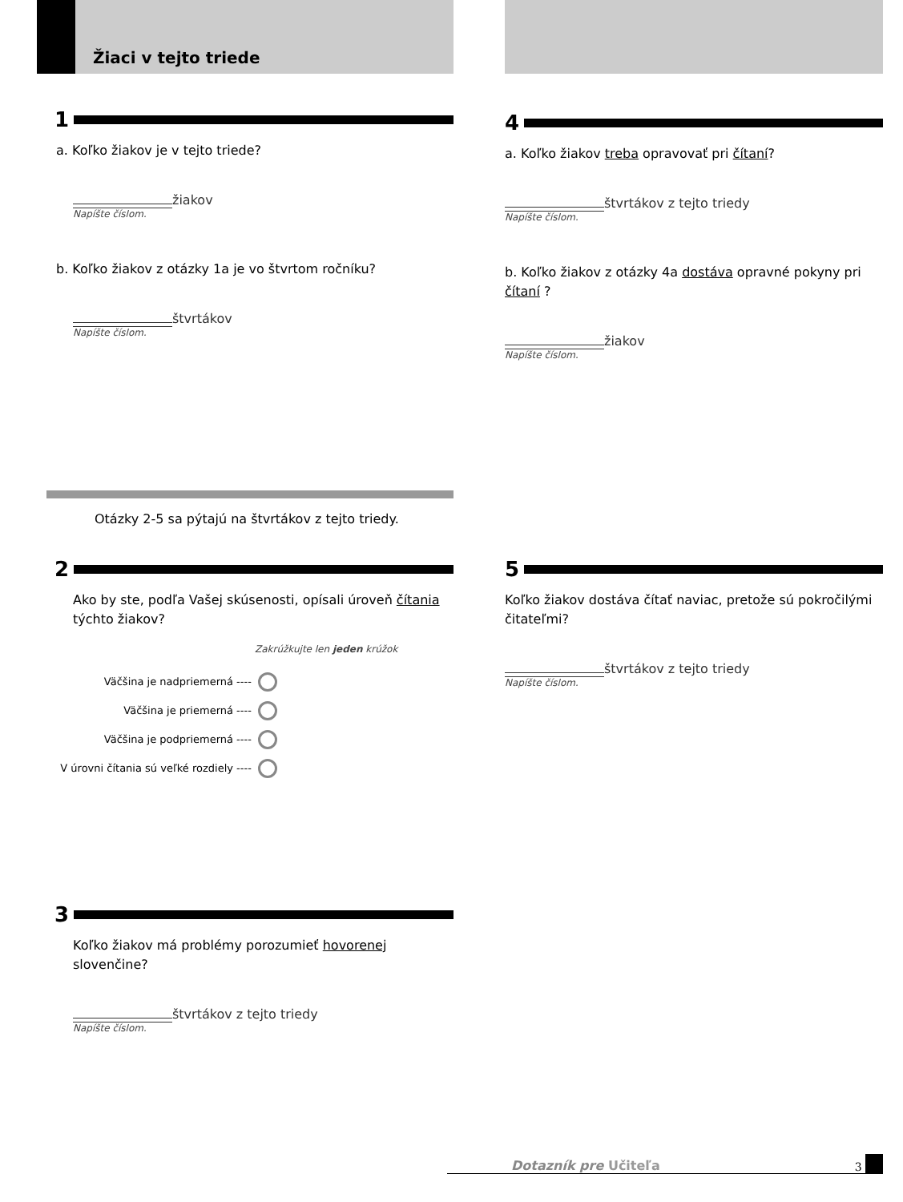Žiaci v tejto triede
1
a. Koľko žiakov je v tejto triede?
žiakov
Napíšte číslom.
b. Koľko žiakov z otázky 1a je vo štvrtom ročníku?
štvrtákov
Napíšte číslom.
Otázky 2-5 sa pýtajú na štvrtákov z tejto triedy.
2
Ako by ste, podľa Vašej skúsenosti, opísali úroveň čítania týchto žiakov?
Zakrúžkujte len jeden krúžok
Väčšina je nadpriemerná ----
Väčšina je priemerná ----
Väčšina je podpriemerná ----
V úrovni čítania sú veľké rozdiely ----
3
Koľko žiakov má problémy porozumieť hovorenej slovenčine?
štvrtákov z tejto triedy
Napíšte číslom.
4
a. Koľko žiakov treba opravovať pri čítaní?
štvrtákov z tejto triedy
Napíšte číslom.
b. Koľko žiakov z otázky 4a dostáva opravné pokyny pri čítaní ?
žiakov
Napíšte číslom.
5
Koľko žiakov dostáva čítať naviac, pretože sú pokročilými čitateľmi?
štvrtákov z tejto triedy
Napíšte číslom.
Dotazník pre Učiteľa 3